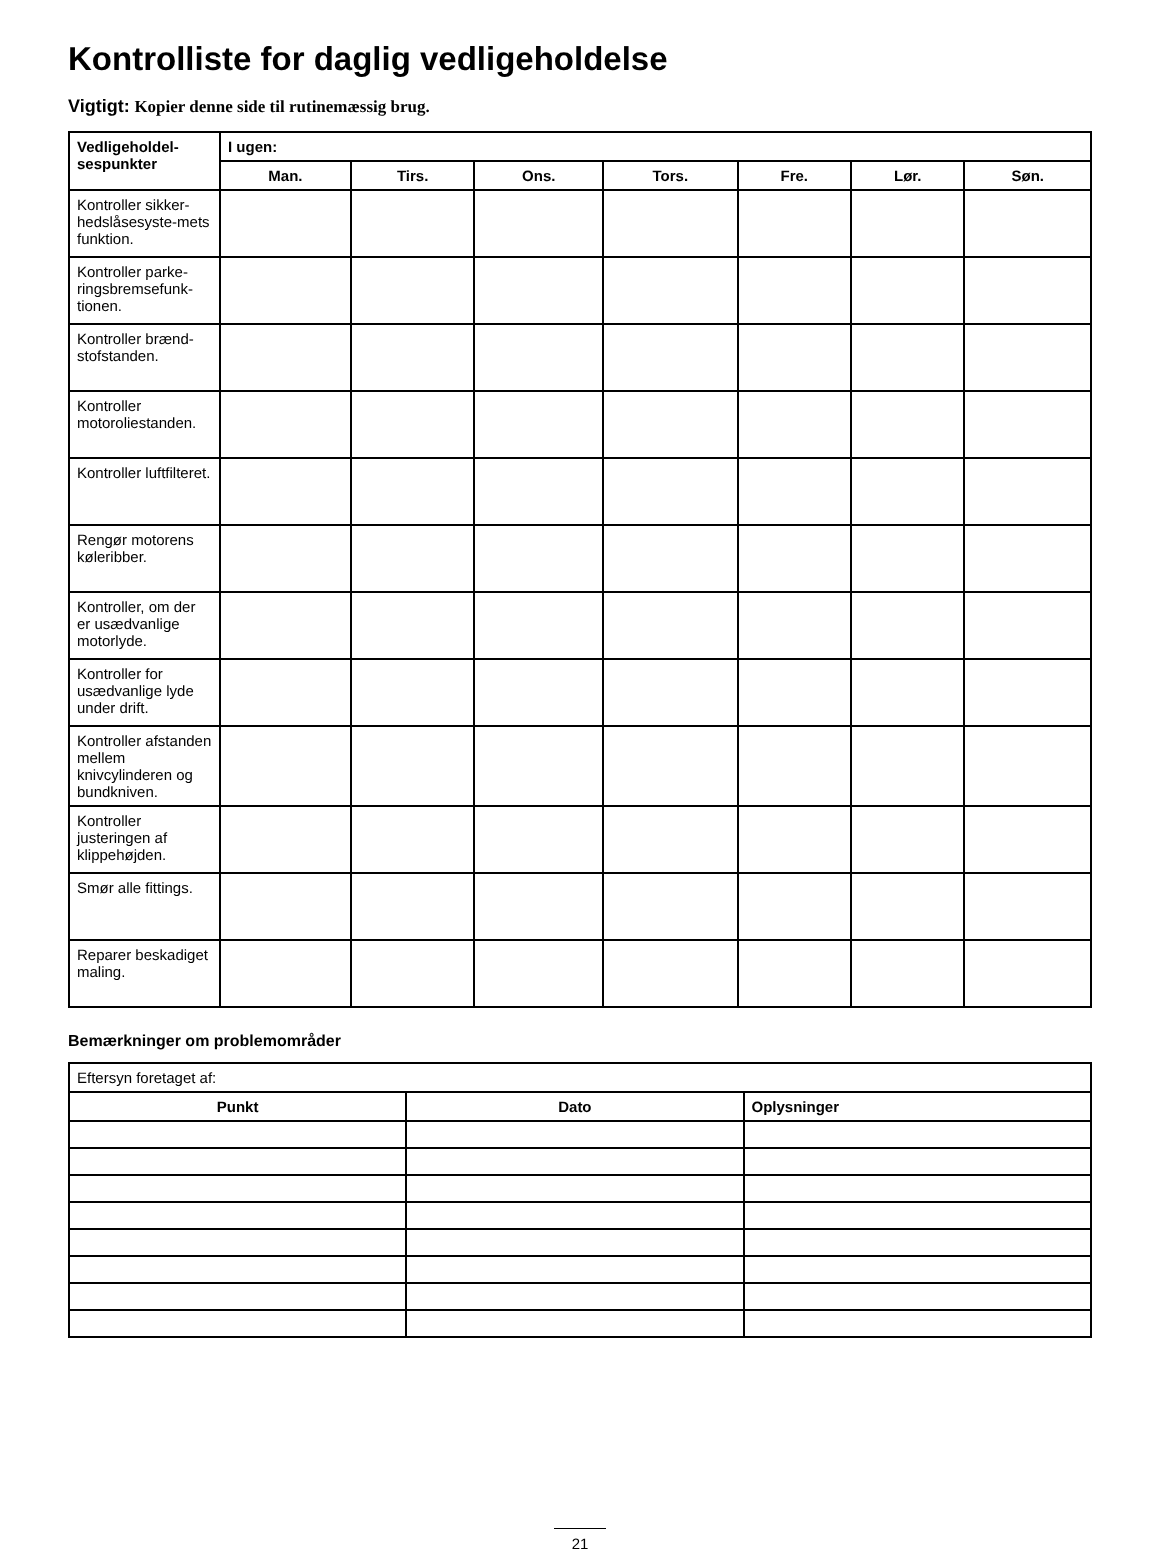Kontrolliste for daglig vedligeholdelse
Vigtigt: Kopier denne side til rutinemæssig brug.
| Vedligeholdel-sespunkter | I ugen: | | | | | | |
| --- | --- | --- | --- | --- | --- | --- | --- |
| | Man. | Tirs. | Ons. | Tors. | Fre. | Lør. | Søn. |
| Kontroller sikker-hedslåsesyste-mets funktion. | | | | | | | |
| Kontroller parke-ringsbremsefunk-tionen. | | | | | | | |
| Kontroller brænd-stofstanden. | | | | | | | |
| Kontroller motoroliestanden. | | | | | | | |
| Kontroller luftfilteret. | | | | | | | |
| Rengør motorens køleribber. | | | | | | | |
| Kontroller, om der er usædvanlige motorlyde. | | | | | | | |
| Kontroller for usædvanlige lyde under drift. | | | | | | | |
| Kontroller afstanden mellem knivcylinderen og bundkniven. | | | | | | | |
| Kontroller justeringen af klippehøjden. | | | | | | | |
| Smør alle fittings. | | | | | | | |
| Reparer beskadiget maling. | | | | | | | |
Bemærkninger om problemområder
| Eftersyn foretaget af: | | |
| Punkt | Dato | Oplysninger |
21